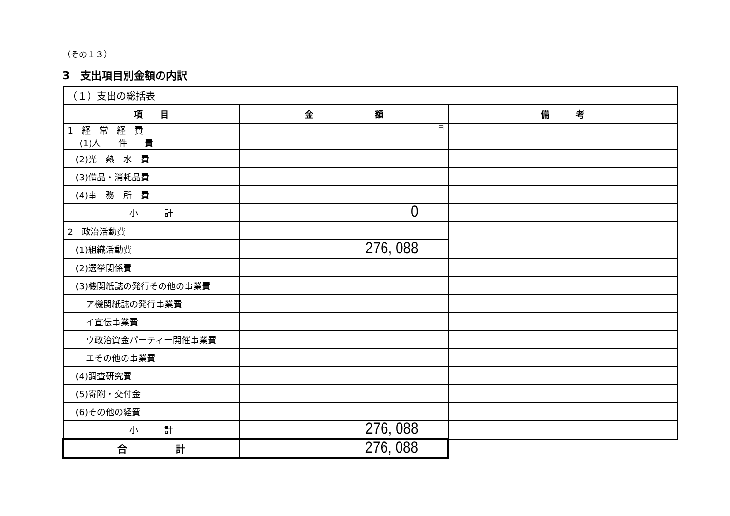（その１３）
3　支出項目別金額の内訳
| （１）支出の総括表 | | |
| 項 目 | 金 額 | 備 考 |
| 1 経 常 経 費 (1)人 件 費 | 円 | |
| (2)光 熱 水 費 | | |
| (3)備品・消耗品費 | | |
| (4)事 務 所 費 | | |
| 小 計 | 0 | |
| 2 政治活動費 | | |
| (1)組織活動費 | 276, 088 | |
| (2)選挙関係費 | | |
| (3)機関紙誌の発行その他の事業費 | | |
| ア機関紙誌の発行事業費 | | |
| イ宣伝事業費 | | |
| ウ政治資金パーティー開催事業費 | | |
| エその他の事業費 | | |
| (4)調査研究費 | | |
| (5)寄附・交付金 | | |
| (6)その他の経費 | | |
| 小 計 | 276, 088 | |
| 合 計 | 276, 088 | |